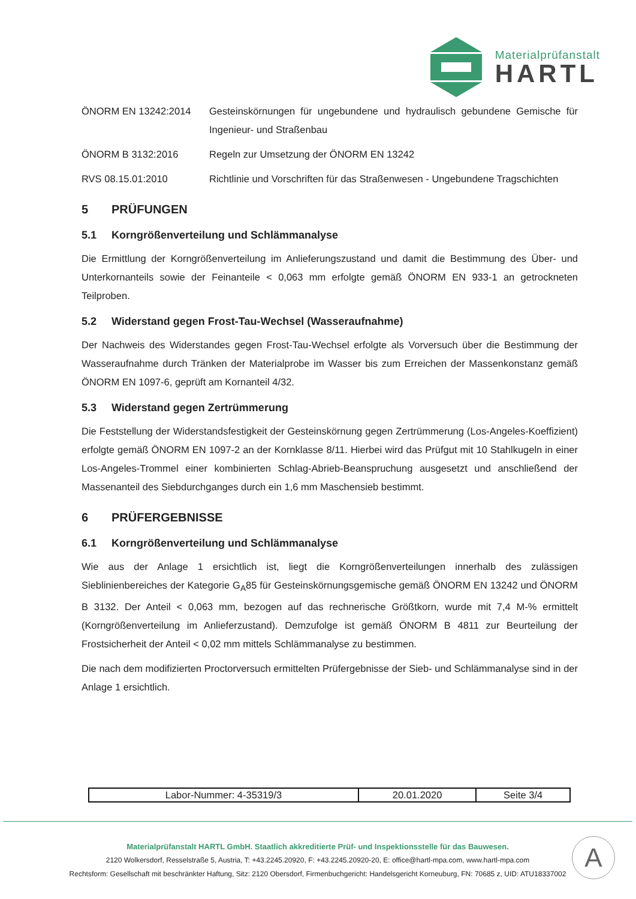Materialprüfanstalt
HARTL
ÖNORM EN 13242:2014 Gesteinskörnungen für ungebundene und hydraulisch gebundene Gemische für Ingenieur- und Straßenbau
ÖNORM B 3132:2016 Regeln zur Umsetzung der ÖNORM EN 13242
RVS 08.15.01:2010 Richtlinie und Vorschriften für das Straßenwesen - Ungebundene Tragschichten
5 PRÜFUNGEN
5.1 Korngrößenverteilung und Schlämmanalyse
Die Ermittlung der Korngrößenverteilung im Anlieferungszustand und damit die Bestimmung des Über- und Unterkornanteils sowie der Feinanteile < 0,063 mm erfolgte gemäß ÖNORM EN 933-1 an getrockneten Teilproben.
5.2 Widerstand gegen Frost-Tau-Wechsel (Wasseraufnahme)
Der Nachweis des Widerstandes gegen Frost-Tau-Wechsel erfolgte als Vorversuch über die Bestimmung der Wasseraufnahme durch Tränken der Materialprobe im Wasser bis zum Erreichen der Massenkonstanz gemäß ÖNORM EN 1097-6, geprüft am Kornanteil 4/32.
5.3 Widerstand gegen Zertrümmerung
Die Feststellung der Widerstandsfestigkeit der Gesteinskörnung gegen Zertrümmerung (Los-Angeles-Koeffizient) erfolgte gemäß ÖNORM EN 1097-2 an der Kornklasse 8/11. Hierbei wird das Prüfgut mit 10 Stahlkugeln in einer Los-Angeles-Trommel einer kombinierten Schlag-Abrieb-Beanspruchung ausgesetzt und anschließend der Massenanteil des Siebdurchganges durch ein 1,6 mm Maschensieb bestimmt.
6 PRÜFERGEBNISSE
6.1 Korngrößenverteilung und Schlämmanalyse
Wie aus der Anlage 1 ersichtlich ist, liegt die Korngrößenverteilungen innerhalb des zulässigen Sieblinienbereiches der Kategorie G<sub>A</sub>85 für Gesteinskörnungsgemische gemäß ÖNORM EN 13242 und ÖNORM B 3132. Der Anteil < 0,063 mm, bezogen auf das rechnerische Größtkorn, wurde mit 7,4 M-% ermittelt (Korngrößenverteilung im Anlieferzustand). Demzufolge ist gemäß ÖNORM B 4811 zur Beurteilung der Frostsicherheit der Anteil < 0,02 mm mittels Schlämmanalyse zu bestimmen.
Die nach dem modifizierten Proctorversuch ermittelten Prüfergebnisse der Sieb- und Schlämmanalyse sind in der Anlage 1 ersichtlich.
| Labor-Nummer: 4-35319/3 | 20.01.2020 | Seite 3/4 |
Materialprüfanstalt HARTL GmbH. Staatlich akkreditierte Prüf- und Inspektionsstelle für das Bauwesen.
2120 Wolkersdorf, Resselstraße 5, Austria, T: +43.2245.20920, F: +43.2245.20920-20, E: office@hartl-mpa.com, www.hartl-mpa.com
Rechtsform: Gesellschaft mit beschränkter Haftung, Sitz: 2120 Obersdorf, Firmenbuchgericht: Handelsgericht Korneuburg, FN: 70685 z, UID: ATU18337002
A